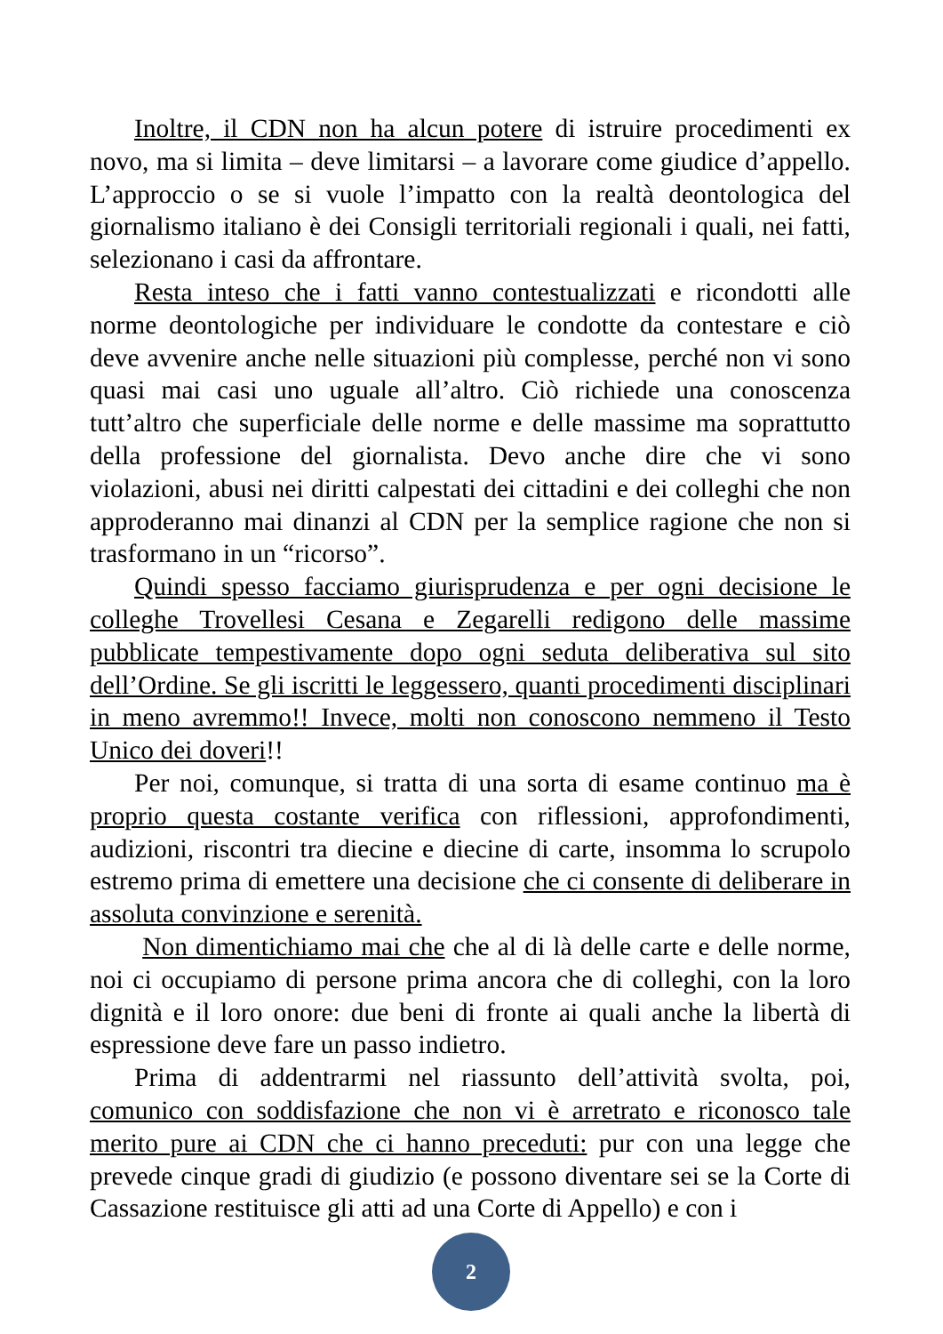Inoltre, il CDN non ha alcun potere di istruire procedimenti ex novo, ma si limita – deve limitarsi – a lavorare come giudice d’appello. L’approccio o se si vuole l’impatto con la realtà deontologica del giornalismo italiano è dei Consigli territoriali regionali i quali, nei fatti, selezionano i casi da affrontare.
Resta inteso che i fatti vanno contestualizzati e ricondotti alle norme deontologiche per individuare le condotte da contestare e ciò deve avvenire anche nelle situazioni più complesse, perché non vi sono quasi mai casi uno uguale all’altro. Ciò richiede una conoscenza tutt’altro che superficiale delle norme e delle massime ma soprattutto della professione del giornalista. Devo anche dire che vi sono violazioni, abusi nei diritti calpestati dei cittadini e dei colleghi che non approderanno mai dinanzi al CDN per la semplice ragione che non si trasformano in un “ricorso”.
Quindi spesso facciamo giurisprudenza e per ogni decisione le colleghe Trovellesi Cesana e Zegarelli redigono delle massime pubblicate tempestivamente dopo ogni seduta deliberativa sul sito dell’Ordine. Se gli iscritti le leggessero, quanti procedimenti disciplinari in meno avremmo!! Invece, molti non conoscono nemmeno il Testo Unico dei doveri!!
Per noi, comunque, si tratta di una sorta di esame continuo ma è proprio questa costante verifica con riflessioni, approfondimenti, audizioni, riscontri tra diecine e diecine di carte, insomma lo scrupolo estremo prima di emettere una decisione che ci consente di deliberare in assoluta convinzione e serenità.
Non dimentichiamo mai che che al di là delle carte e delle norme, noi ci occupiamo di persone prima ancora che di colleghi, con la loro dignità e il loro onore: due beni di fronte ai quali anche la libertà di espressione deve fare un passo indietro.
Prima di addentrarmi nel riassunto dell’attività svolta, poi, comunico con soddisfazione che non vi è arretrato e riconosco tale merito pure ai CDN che ci hanno preceduti: pur con una legge che prevede cinque gradi di giudizio (e possono diventare sei se la Corte di Cassazione restituisce gli atti ad una Corte di Appello) e con i
2